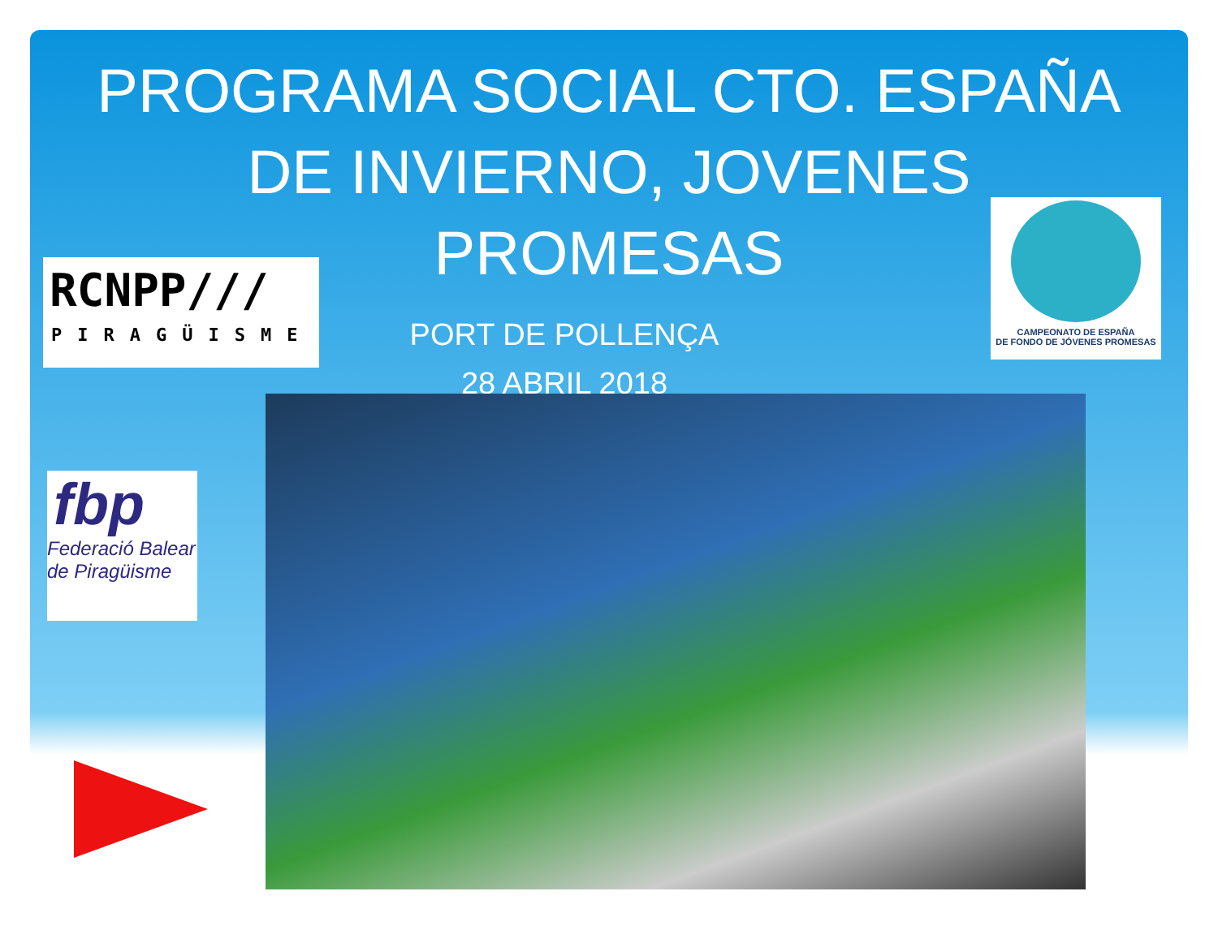PROGRAMA SOCIAL CTO. ESPAÑA
DE INVIERNO, JOVENES
PROMESAS
PORT DE POLLENÇA
28 ABRIL 2018
RCNPP///
PIRAGÜISME
fbp
Federació Balear
de Piragüisme
CAMPEONATO DE ESPAÑA
DE FONDO DE JÓVENES PROMESAS